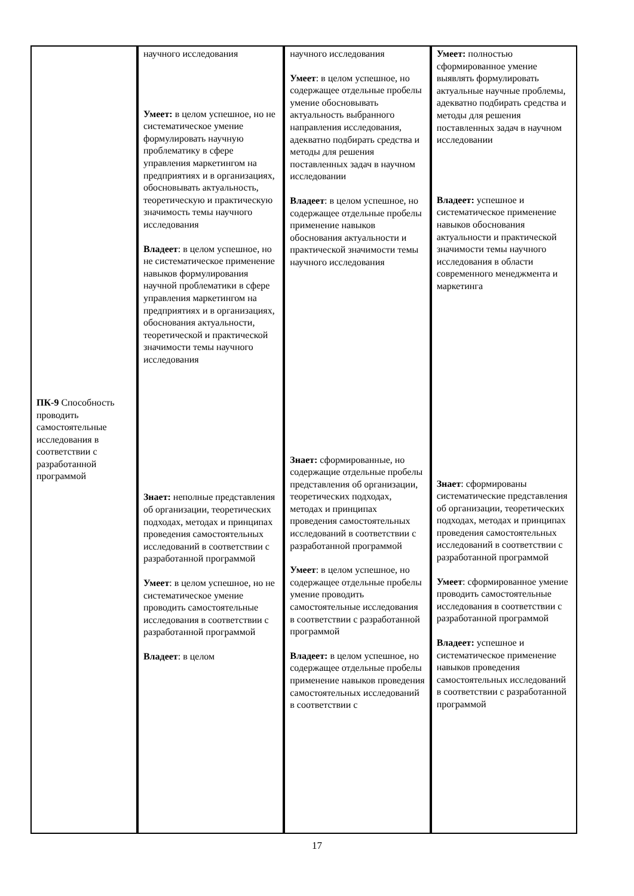| ПК-9 Способность проводить самостоятельные исследования в соответствии с разработанной программой | научного исследования Умеет: в целом успешное, но не систематическое умение формулировать научную проблематику в сфере управления маркетингом на предприятиях и в организациях, обосновывать актуальность, теоретическую и практическую значимость темы научного исследования Владеет : в целом успешное, но не систематическое применение навыков формулирования научной проблематики в сфере управления маркетингом на предприятиях и в организациях, обоснования актуальности, теоретической и практической значимости темы научного исследования Знает: неполные представления об организации, теоретических подходах, методах и принципах проведения самостоятельных исследований в соответствии с разработанной программой Умеет : в целом успешное, но не систематическое умение проводить самостоятельные исследования в соответствии с разработанной программой Владеет : в целом | научного исследования Умеет : в целом успешное, но содержащее отдельные пробелы умение обосновывать актуальность выбранного направления исследования, адекватно подбирать средства и методы для решения поставленных задач в научном исследовании Владеет : в целом успешное, но содержащее отдельные пробелы применение навыков обоснования актуальности и практической значимости темы научного исследования Знает: сформированные, но содержащие отдельные пробелы представления об организации, теоретических подходах, методах и принципах проведения самостоятельных исследований в соответствии с разработанной программой Умеет : в целом успешное, но содержащее отдельные пробелы умение проводить самостоятельные исследования в соответствии с разработанной программой Владеет: в целом успешное, но содержащее отдельные пробелы применение навыков проведения самостоятельных исследований в соответствии с | Умеет: полностью сформированное умение выявлять формулировать актуальные научные проблемы, адекватно подбирать средства и методы для решения поставленных задач в научном исследовании Владеет: успешное и систематическое применение навыков обоснования актуальности и практической значимости темы научного исследования в области современного менеджмента и маркетинга Знает : сформированы систематические представления об организации, теоретических подходах, методах и принципах проведения самостоятельных исследований в соответствии с разработанной программой Умеет : сформированное умение проводить самостоятельные исследования в соответствии с разработанной программой Владеет: успешное и систематическое применение навыков проведения самостоятельных исследований в соответствии с разработанной программой |
17